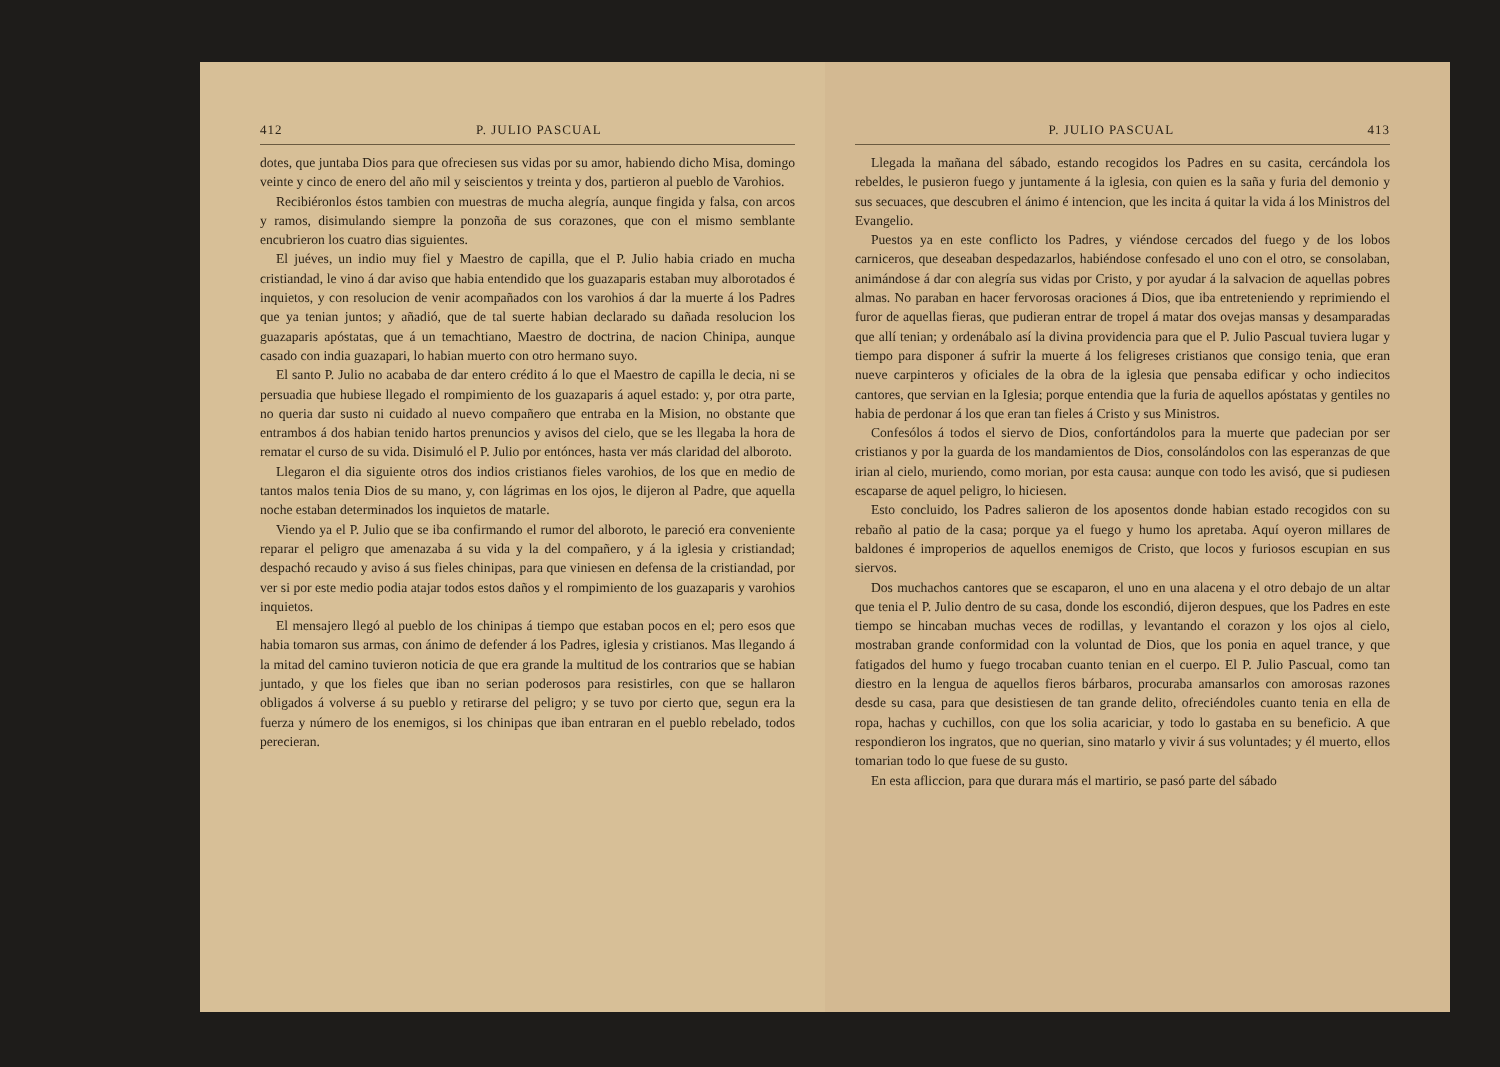412 P. JULIO PASCUAL
dotes, que juntaba Dios para que ofreciesen sus vidas por su amor, habiendo dicho Misa, domingo veinte y cinco de enero del año mil y seiscientos y treinta y dos, partieron al pueblo de Varohios.
Recibiéronlos éstos tambien con muestras de mucha alegría, aunque fingida y falsa, con arcos y ramos, disimulando siempre la ponzoña de sus corazones, que con el mismo semblante encubrieron los cuatro dias siguientes.
El juéves, un indio muy fiel y Maestro de capilla, que el P. Julio habia criado en mucha cristiandad, le vino á dar aviso que habia entendido que los guazaparis estaban muy alborotados é inquietos, y con resolucion de venir acompañados con los varohios á dar la muerte á los Padres que ya tenian juntos; y añadió, que de tal suerte habian declarado su dañada resolucion los guazaparis apóstatas, que á un temachtiano, Maestro de doctrina, de nacion Chinipa, aunque casado con india guazapari, lo habian muerto con otro hermano suyo.
El santo P. Julio no acababa de dar entero crédito á lo que el Maestro de capilla le decia, ni se persuadia que hubiese llegado el rompimiento de los guazaparis á aquel estado: y, por otra parte, no queria dar susto ni cuidado al nuevo compañero que entraba en la Mision, no obstante que entrambos á dos habian tenido hartos prenuncios y avisos del cielo, que se les llegaba la hora de rematar el curso de su vida. Disimuló el P. Julio por entónces, hasta ver más claridad del alboroto.
Llegaron el dia siguiente otros dos indios cristianos fieles varohios, de los que en medio de tantos malos tenia Dios de su mano, y, con lágrimas en los ojos, le dijeron al Padre, que aquella noche estaban determinados los inquietos de matarle.
Viendo ya el P. Julio que se iba confirmando el rumor del alboroto, le pareció era conveniente reparar el peligro que amenazaba á su vida y la del compañero, y á la iglesia y cristiandad; despachó recaudo y aviso á sus fieles chinipas, para que viniesen en defensa de la cristiandad, por ver si por este medio podia atajar todos estos daños y el rompimiento de los guazaparis y varohios inquietos.
El mensajero llegó al pueblo de los chinipas á tiempo que estaban pocos en el; pero esos que habia tomaron sus armas, con ánimo de defender á los Padres, iglesia y cristianos. Mas llegando á la mitad del camino tuvieron noticia de que era grande la multitud de los contrarios que se habian juntado, y que los fieles que iban no serian poderosos para resistirles, con que se hallaron obligados á volverse á su pueblo y retirarse del peligro; y se tuvo por cierto que, segun era la fuerza y número de los enemigos, si los chinipas que iban entraran en el pueblo rebelado, todos perecieran.
P. JULIO PASCUAL 413
Llegada la mañana del sábado, estando recogidos los Padres en su casita, cercándola los rebeldes, le pusieron fuego y juntamente á la iglesia, con quien es la saña y furia del demonio y sus secuaces, que descubren el ánimo é intencion, que les incita á quitar la vida á los Ministros del Evangelio.
Puestos ya en este conflicto los Padres, y viéndose cercados del fuego y de los lobos carniceros, que deseaban despedazarlos, habiéndose confesado el uno con el otro, se consolaban, animándose á dar con alegría sus vidas por Cristo, y por ayudar á la salvacion de aquellas pobres almas. No paraban en hacer fervorosas oraciones á Dios, que iba entreteniendo y reprimiendo el furor de aquellas fieras, que pudieran entrar de tropel á matar dos ovejas mansas y desamparadas que allí tenian; y ordenábalo así la divina providencia para que el P. Julio Pascual tuviera lugar y tiempo para disponer á sufrir la muerte á los feligreses cristianos que consigo tenia, que eran nueve carpinteros y oficiales de la obra de la iglesia que pensaba edificar y ocho indiecitos cantores, que servian en la Iglesia; porque entendia que la furia de aquellos apóstatas y gentiles no habia de perdonar á los que eran tan fieles á Cristo y sus Ministros.
Confesólos á todos el siervo de Dios, confortándolos para la muerte que padecian por ser cristianos y por la guarda de los mandamientos de Dios, consolándolos con las esperanzas de que irian al cielo, muriendo, como morian, por esta causa: aunque con todo les avisó, que si pudiesen escaparse de aquel peligro, lo hiciesen.
Esto concluido, los Padres salieron de los aposentos donde habian estado recogidos con su rebaño al patio de la casa; porque ya el fuego y humo los apretaba. Aquí oyeron millares de baldones é improperios de aquellos enemigos de Cristo, que locos y furiosos escupian en sus siervos.
Dos muchachos cantores que se escaparon, el uno en una alacena y el otro debajo de un altar que tenia el P. Julio dentro de su casa, donde los escondió, dijeron despues, que los Padres en este tiempo se hincaban muchas veces de rodillas, y levantando el corazon y los ojos al cielo, mostraban grande conformidad con la voluntad de Dios, que los ponia en aquel trance, y que fatigados del humo y fuego trocaban cuanto tenian en el cuerpo. El P. Julio Pascual, como tan diestro en la lengua de aquellos fieros bárbaros, procuraba amansarlos con amorosas razones desde su casa, para que desistiesen de tan grande delito, ofreciéndoles cuanto tenia en ella de ropa, hachas y cuchillos, con que los solia acariciar, y todo lo gastaba en su beneficio. A que respondieron los ingratos, que no querian, sino matarlo y vivir á sus voluntades; y él muerto, ellos tomarian todo lo que fuese de su gusto.
En esta afliccion, para que durara más el martirio, se pasó parte del sábado